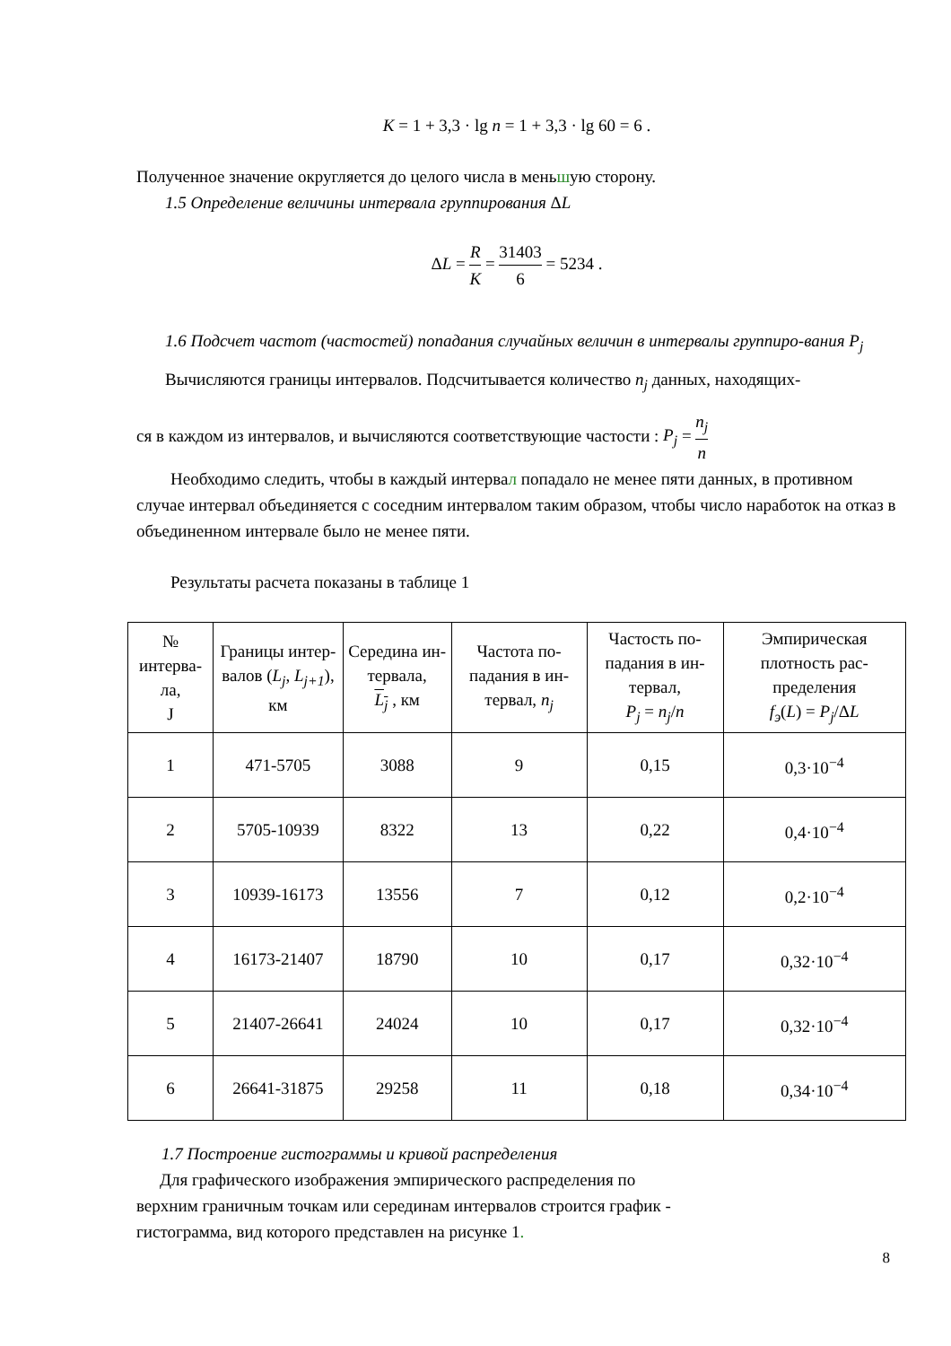K = 1 + 3,3 · lg n = 1 + 3,3 · lg 60 = 6 .
Полученное значение округляется до целого числа в меньшую сторону.
1.5 Определение величины интервала группирования ΔL
ΔL = R K = 31403 6 = 5234 .
1.6 Подсчет частот (частостей) попадания случайных величин в интервалы группиро-вания P<sub>j</sub>
Вычисляются границы интервалов. Подсчитывается количество n<sub>j</sub> данных, находящих-
ся в каждом из интервалов, и вычисляются соответствующие частости : P<sub>j</sub> = n<sub>j</sub> n
Необходимо следить, чтобы в каждый интервал попадало не менее пяти данных, в противном случае интервал объединяется с соседним интервалом таким образом, чтобы число наработок на отказ в объединенном интервале было не менее пяти.
Результаты расчета показаны в таблице 1
| № интерва-ла, J | Границы интер-валов ( L<sub>j</sub> , L<sub>j+1</sub> ), км | Середина ин-тервала, L<sub>j</sub> , км | Частота по-падания в ин-тервал, n<sub>j</sub> | Частость по-падания в ин-тервал, P<sub>j</sub> = n<sub>j</sub> / n | Эмпирическая плотность рас-пределения f<sub>э</sub> ( L ) = P<sub>j</sub> /Δ L |
| 1 | 471-5705 | 3088 | 9 | 0,15 | 0,3·10<sup>−4</sup> |
| 2 | 5705-10939 | 8322 | 13 | 0,22 | 0,4·10<sup>−4</sup> |
| 3 | 10939-16173 | 13556 | 7 | 0,12 | 0,2·10<sup>−4</sup> |
| 4 | 16173-21407 | 18790 | 10 | 0,17 | 0,32·10<sup>−4</sup> |
| 5 | 21407-26641 | 24024 | 10 | 0,17 | 0,32·10<sup>−4</sup> |
| 6 | 26641-31875 | 29258 | 11 | 0,18 | 0,34·10<sup>−4</sup> |
1.7 Построение гистограммы и кривой распределения
Для графического изображения эмпирического распределения по
верхним граничным точкам или серединам интервалов строится график -
гистограмма, вид которого представлен на рисунке 1.
8